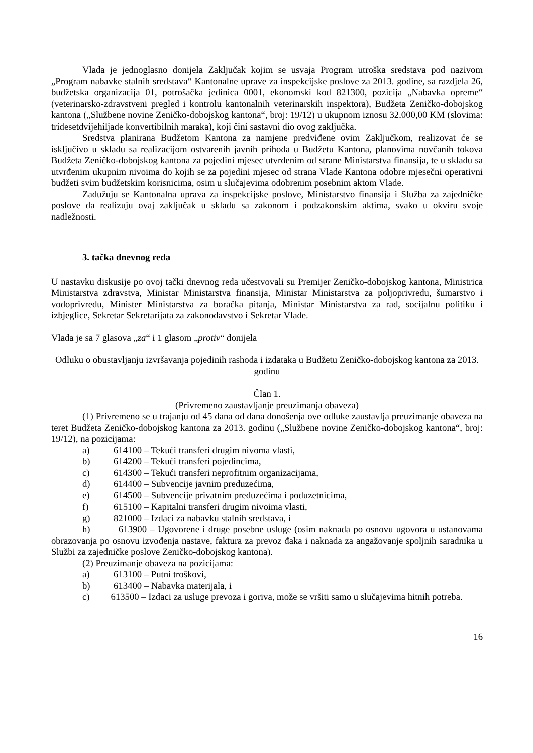Vlada je jednoglasno donijela Zaključak kojim se usvaja Program utroška sredstava pod nazivom „Program nabavke stalnih sredstava“ Kantonalne uprave za inspekcijske poslove za 2013. godine, sa razdjela 26, budžetska organizacija 01, potrošačka jedinica 0001, ekonomski kod 821300, pozicija „Nabavka opreme“ (veterinarsko-zdravstveni pregled i kontrolu kantonalnih veterinarskih inspektora), Budžeta Zeničko-dobojskog kantona („Službene novine Zeničko-dobojskog kantona“, broj: 19/12) u ukupnom iznosu 32.000,00 KM (slovima: tridesetdvijehiljade konvertibilnih maraka), koji čini sastavni dio ovog zaključka.
Sredstva planirana Budžetom Kantona za namjene predviđene ovim Zaključkom, realizovat će se isključivo u skladu sa realizacijom ostvarenih javnih prihoda u Budžetu Kantona, planovima novčanih tokova Budžeta Zeničko-dobojskog kantona za pojedini mjesec utvrđenim od strane Ministarstva finansija, te u skladu sa utvrđenim ukupnim nivoima do kojih se za pojedini mjesec od strana Vlade Kantona odobre mjesečni operativni budžeti svim budžetskim korisnicima, osim u slučajevima odobrenim posebnim aktom Vlade.
Zadužuju se Kantonalna uprava za inspekcijske poslove, Ministarstvo finansija i Služba za zajedničke poslove da realizuju ovaj zaključak u skladu sa zakonom i podzakonskim aktima, svako u okviru svoje nadležnosti.
3. tačka dnevnog reda
U nastavku diskusije po ovoj tački dnevnog reda učestvovali su Premijer Zeničko-dobojskog kantona, Ministrica Ministarstva zdravstva, Ministar Ministarstva finansija, Ministar Ministarstva za poljoprivredu, šumarstvo i vodoprivredu, Minister Ministarstva za boračka pitanja, Ministar Ministarstva za rad, socijalnu politiku i izbjeglice, Sekretar Sekretarijata za zakonodavstvo i Sekretar Vlade.
Vlada je sa 7 glasova „za“ i 1 glasom „protiv“ donijela
Odluku o obustavljanju izvršavanja pojedinih rashoda i izdataka u Budžetu Zeničko-dobojskog kantona za 2013. godinu
Član 1.
(Privremeno zaustavljanje preuzimanja obaveza)
(1) Privremeno se u trajanju od 45 dana od dana donošenja ove odluke zaustavlja preuzimanje obaveza na teret Budžeta Zeničko-dobojskog kantona za 2013. godinu („Službene novine Zeničko-dobojskog kantona“, broj: 19/12), na pozicijama:
a) 614100 – Tekući transferi drugim nivoma vlasti,
b) 614200 – Tekući transferi pojedincima,
c) 614300 – Tekući transferi neprofitnim organizacijama,
d) 614400 – Subvencije javnim preduzećima,
e) 614500 – Subvencije privatnim preduzećima i poduzetnicima,
f) 615100 – Kapitalni transferi drugim nivoima vlasti,
g) 821000 – Izdaci za nabavku stalnih sredstava, i
h) 613900 – Ugovorene i druge posebne usluge (osim naknada po osnovu ugovora u ustanovama obrazovanja po osnovu izvođenja nastave, faktura za prevoz đaka i naknada za angažovanje spoljnih saradnika u Službi za zajedničke poslove Zeničko-dobojskog kantona).
(2) Preuzimanje obaveza na pozicijama:
a) 613100 – Putni troškovi,
b) 613400 – Nabavka materijala, i
c) 613500 – Izdaci za usluge prevoza i goriva, može se vršiti samo u slučajevima hitnih potreba.
16